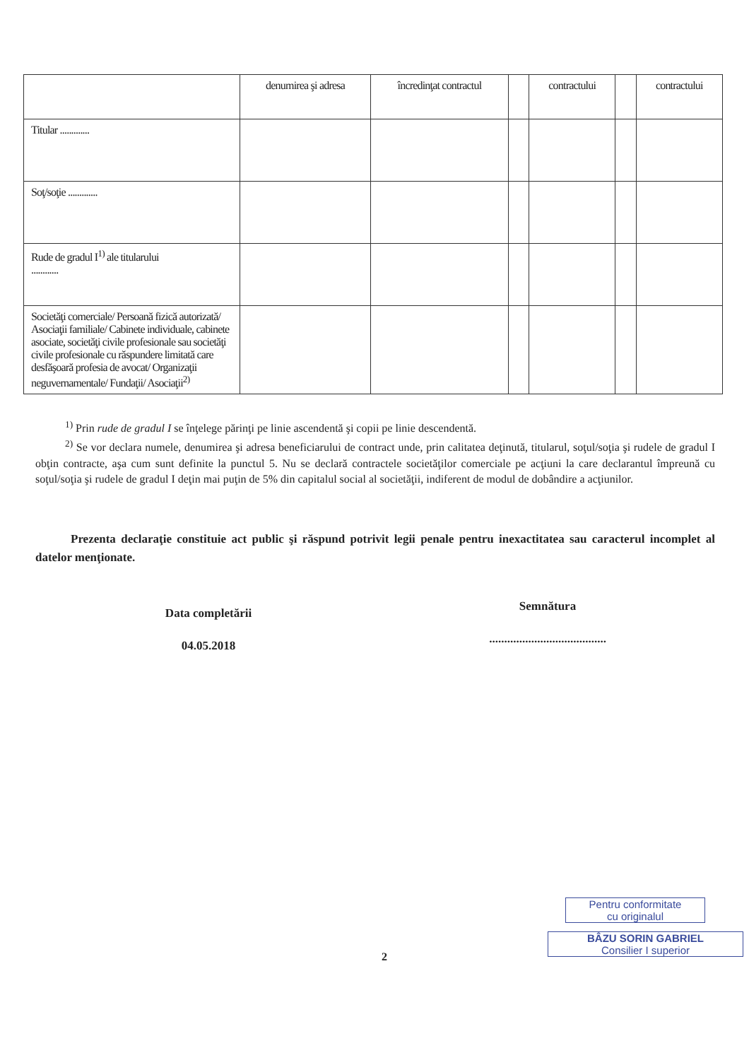| | denumirea şi adresa | încredinţat contractul | | contractului | | contractului |
| Titular ............. | | | | | | |
| Soţ/soţie ............. | | | | | | |
| Rude de gradul I<sup>1)</sup> ale titularului ............ | | | | | | |
| Societăţi comerciale/ Persoană fizică autorizată/ Asociaţii familiale/ Cabinete individuale, cabinete asociate, societăţi civile profesionale sau societăţi civile profesionale cu răspundere limitată care desfăşoară profesia de avocat/ Organizaţii neguvernamentale/ Fundaţii/ Asociaţii<sup>2)</sup> | | | | | | |
<sup>1)</sup> Prin rude de gradul I se înţelege părinţi pe linie ascendentă şi copii pe linie descendentă.
<sup>2)</sup> Se vor declara numele, denumirea şi adresa beneficiarului de contract unde, prin calitatea deţinută, titularul, soţul/soţia şi rudele de gradul I obţin contracte, aşa cum sunt definite la punctul 5. Nu se declară contractele societăţilor comerciale pe acţiuni la care declarantul împreună cu soţul/soţia şi rudele de gradul I deţin mai puţin de 5% din capitalul social al societăţii, indiferent de modul de dobândire a acţiunilor.
Prezenta declaraţie constituie act public şi răspund potrivit legii penale pentru inexactitatea sau caracterul incomplet al datelor menţionate.
Data completării
04.05.2018
Semnătura
.......................................
2
Pentru conformitate
cu originalul
BÂZU SORIN GABRIEL
Consilier I superior